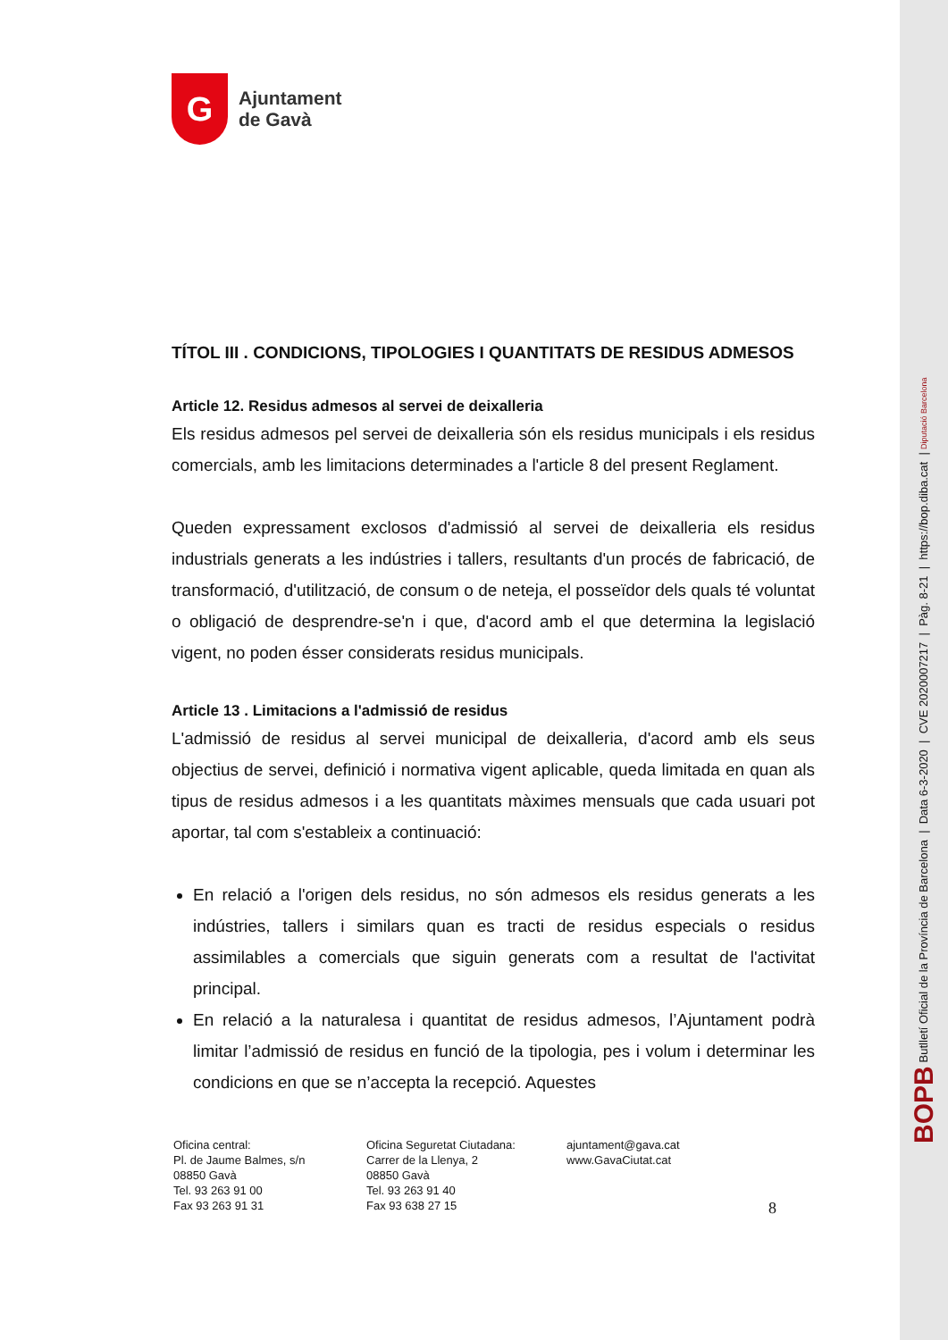BOPB Butlletí Oficial de la Província de Barcelona | Data 6-3-2020 | CVE 2020007217 | Pàg. 8-21 | https://bop.diba.cat | Diputació Barcelona
G
Ajuntament
de Gavà
TÍTOL III . CONDICIONS, TIPOLOGIES I QUANTITATS DE RESIDUS ADMESOS
Article 12. Residus admesos al servei de deixalleria
Els residus admesos pel servei de deixalleria són els residus municipals i els residus comercials, amb les limitacions determinades a l'article 8 del present Reglament.
Queden expressament exclosos d'admissió al servei de deixalleria els residus industrials generats a les indústries i tallers, resultants d'un procés de fabricació, de transformació, d'utilització, de consum o de neteja, el posseïdor dels quals té voluntat o obligació de desprendre-se'n i que, d'acord amb el que determina la legislació vigent, no poden ésser considerats residus municipals.
Article 13 . Limitacions a l'admissió de residus
L'admissió de residus al servei municipal de deixalleria, d'acord amb els seus objectius de servei, definició i normativa vigent aplicable, queda limitada en quan als tipus de residus admesos i a les quantitats màximes mensuals que cada usuari pot aportar, tal com s'estableix a continuació:
En relació a l'origen dels residus, no són admesos els residus generats a les indústries, tallers i similars quan es tracti de residus especials o residus assimilables a comercials que siguin generats com a resultat de l'activitat principal.
En relació a la naturalesa i quantitat de residus admesos, l’Ajuntament podrà limitar l’admissió de residus en funció de la tipologia, pes i volum i determinar les condicions en que se n’accepta la recepció. Aquestes
Oficina central:
Pl. de Jaume Balmes, s/n
08850 Gavà
Tel. 93 263 91 00
Fax 93 263 91 31
Oficina Seguretat Ciutadana:
Carrer de la Llenya, 2
08850 Gavà
Tel. 93 263 91 40
Fax 93 638 27 15
ajuntament@gava.cat
www.GavaCiutat.cat
8